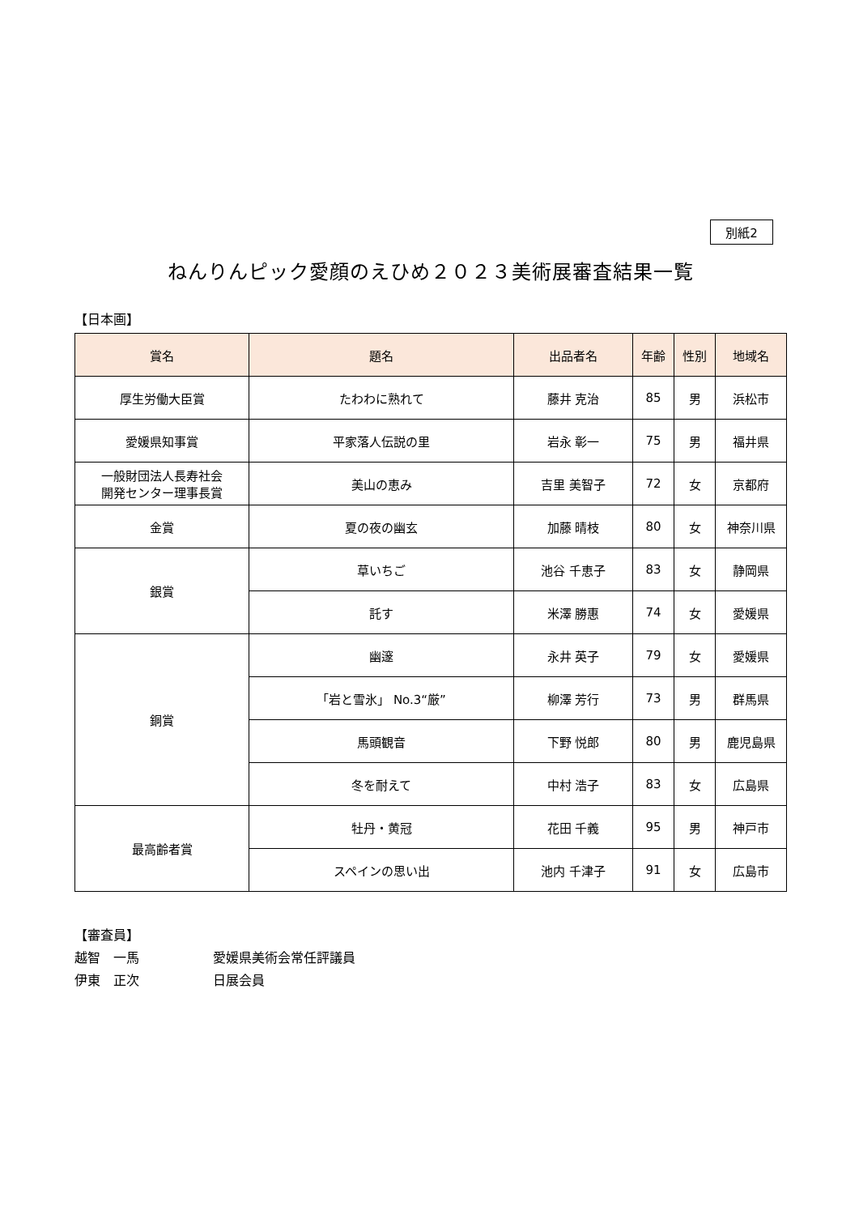別紙2
ねんりんピック愛顔のえひめ２０２３美術展審査結果一覧
【日本画】
| 賞名 | 題名 | 出品者名 | 年齢 | 性別 | 地域名 |
| --- | --- | --- | --- | --- | --- |
| 厚生労働大臣賞 | たわわに熟れて | 藤井 克治 | 85 | 男 | 浜松市 |
| 愛媛県知事賞 | 平家落人伝説の里 | 岩永 彰一 | 75 | 男 | 福井県 |
| 一般財団法人長寿社会 開発センター理事長賞 | 美山の恵み | 吉里 美智子 | 72 | 女 | 京都府 |
| 金賞 | 夏の夜の幽玄 | 加藤 晴枝 | 80 | 女 | 神奈川県 |
| 銀賞 | 草いちご | 池谷 千恵子 | 83 | 女 | 静岡県 |
| | 託す | 米澤 勝惠 | 74 | 女 | 愛媛県 |
| 銅賞 | 幽邃 | 永井 英子 | 79 | 女 | 愛媛県 |
| | 「岩と雪氷」 No.3“厳” | 柳澤 芳行 | 73 | 男 | 群馬県 |
| | 馬頭観音 | 下野 悦郎 | 80 | 男 | 鹿児島県 |
| | 冬を耐えて | 中村 浩子 | 83 | 女 | 広島県 |
| 最高齢者賞 | 牡丹・黄冠 | 花田 千義 | 95 | 男 | 神戸市 |
| | スペインの思い出 | 池内 千津子 | 91 | 女 | 広島市 |
【審査員】
越智　一馬 愛媛県美術会常任評議員
伊東　正次 日展会員